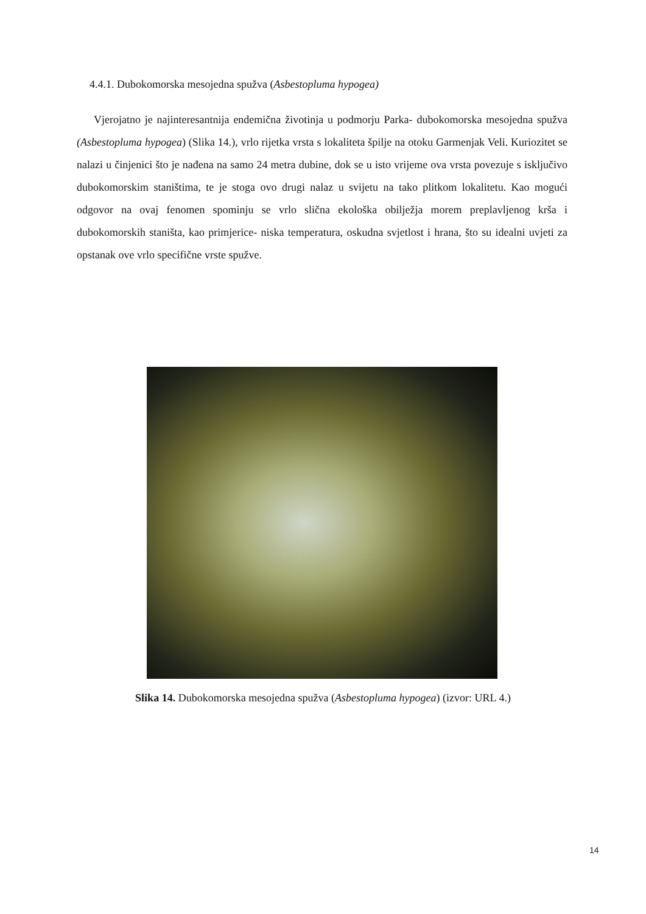4.4.1. Dubokomorska mesojedna spužva (Asbestopluma hypogea)
Vjerojatno je najinteresantnija endemična životinja u podmorju Parka- dubokomorska mesojedna spužva (Asbestopluma hypogea) (Slika 14.), vrlo rijetka vrsta s lokaliteta špilje na otoku Garmenjak Veli. Kuriozitet se nalazi u činjenici što je nađena na samo 24 metra dubine, dok se u isto vrijeme ova vrsta povezuje s isključivo dubokomorskim staništima, te je stoga ovo drugi nalaz u svijetu na tako plitkom lokalitetu. Kao mogući odgovor na ovaj fenomen spominju se vrlo slična ekološka obilježja morem preplavljenog krša i dubokomorskih staništa, kao primjerice- niska temperatura, oskudna svjetlost i hrana, što su idealni uvjeti za opstanak ove vrlo specifične vrste spužve.
Slika 14. Dubokomorska mesojedna spužva (Asbestopluma hypogea) (izvor: URL 4.)
14